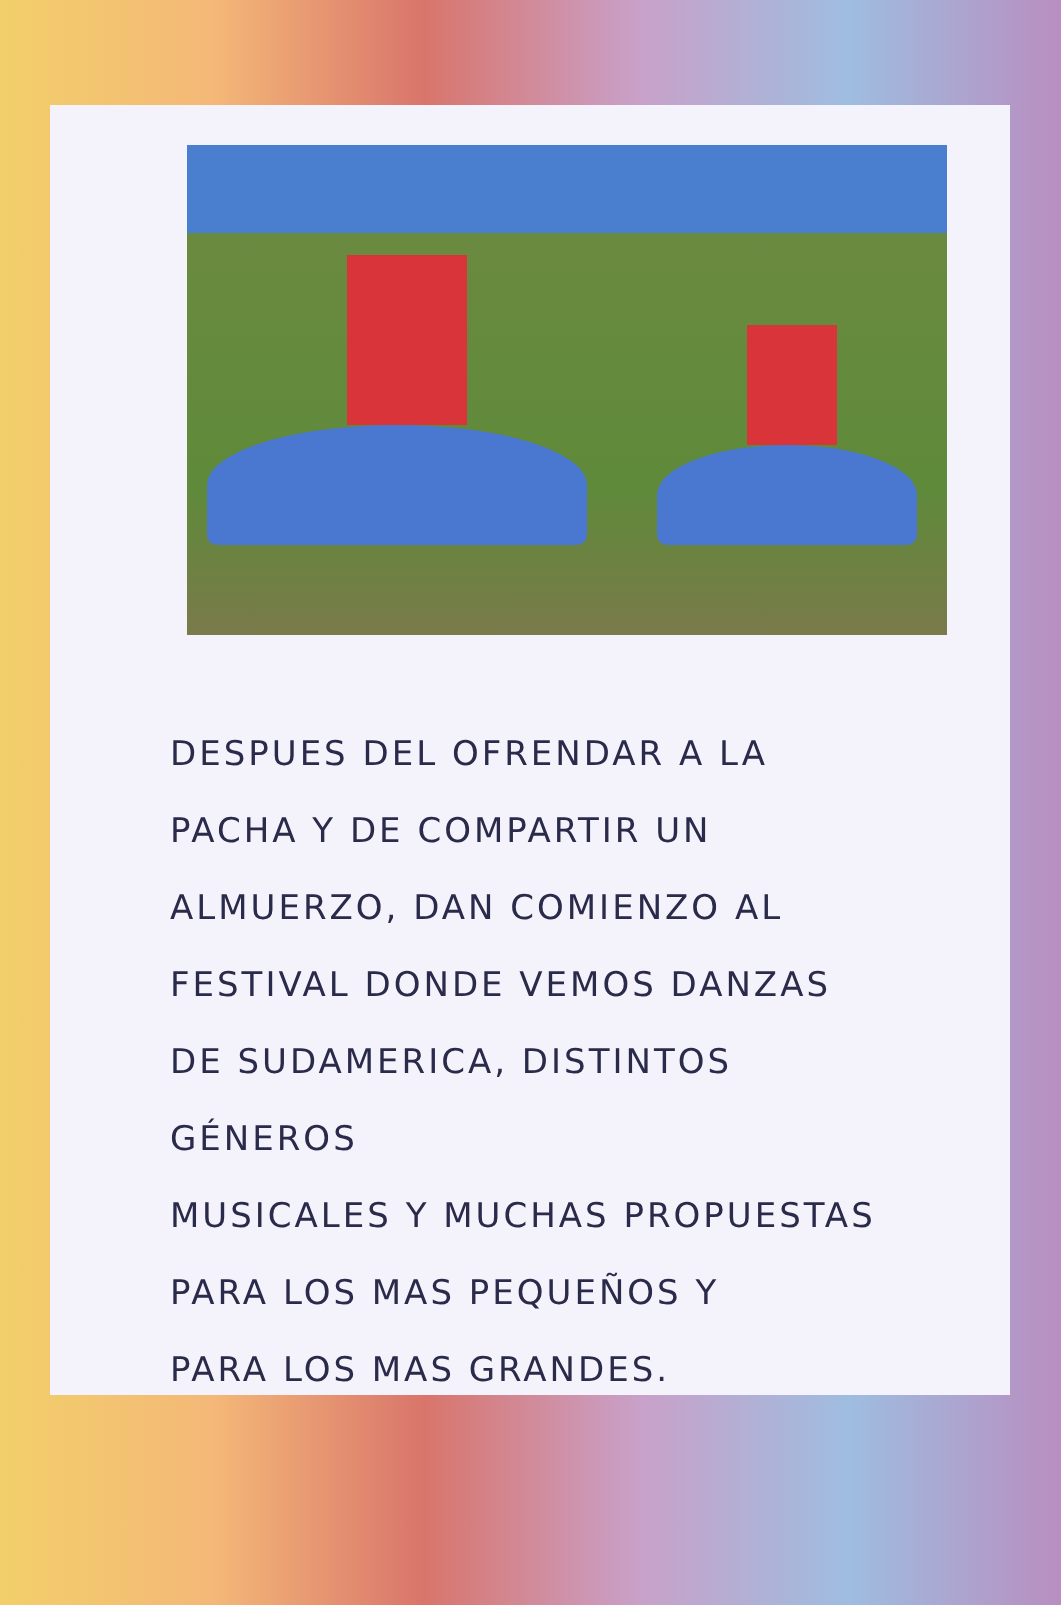DESPUES DEL OFRENDAR A LA
PACHA Y DE COMPARTIR UN
ALMUERZO, DAN COMIENZO AL
FESTIVAL DONDE VEMOS DANZAS
DE SUDAMERICA, DISTINTOS GÉNEROS
MUSICALES Y MUCHAS PROPUESTAS
PARA LOS MAS PEQUEÑOS Y
PARA LOS MAS GRANDES.